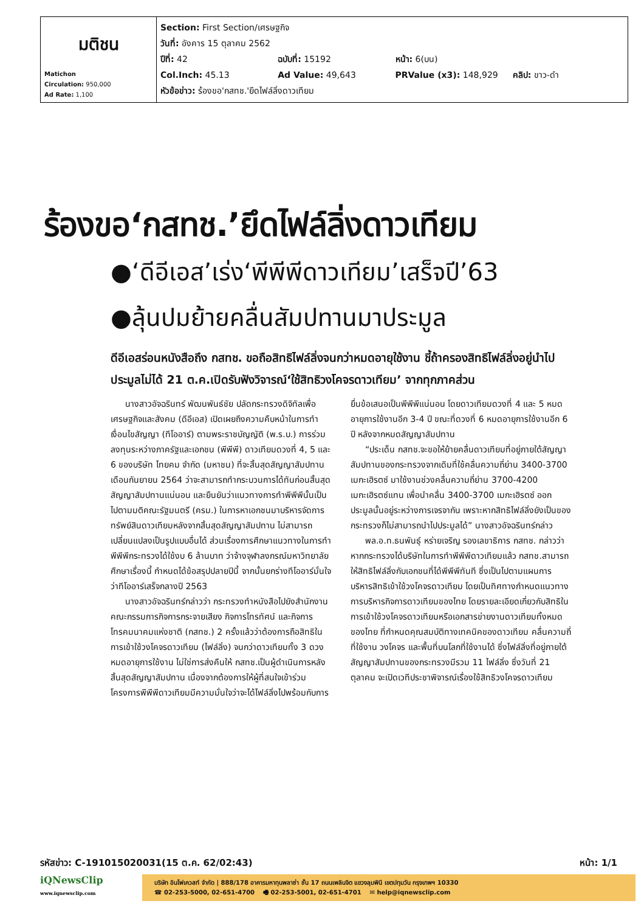| มติชน Matichon Circulation: 950,000 Ad Rate: 1,100 | Section: First Section/เศรษฐกิจ วันที่: อังคาร 15 ตุลาคม 2562 ปีที่: 42 ฉบับที่: 15192 หน้า: 6(บน) Col.Inch: 45.13 Ad Value: 49,643 PRValue (x3): 148,929 คลิป: ขาว-ดำ หัวข้อข่าว: ร้องขอ'กสทช.'ยึดไฟล์ลิ่งดาวเทียม |
ร้องขอ‘กสทช.’ยึดไฟล์ลิ่งดาวเทียม
●‘ดีอีเอส’เร่ง‘พีพีพีดาวเทียม’เสร็จปี’63
●ลุ้นปมย้ายคลื่นสัมปทานมาประมูล
ดีอีเอสร่อนหนังสือถึง กสทช. ขอถือสิทธิไฟล์ลิ่งจนกว่าหมดอายุใช้งาน ชี้ถ้าครองสิทธิไฟล์ลิ่งอยู่นำไปประมูลไม่ได้ 21 ต.ค.เปิดรับฟังวิจารณ์‘ใช้สิทธิวงโคจรดาวเทียม’ จากทุกภาคส่วน
นางสาวอัจฉรินทร์ พัฒนพันธ์ชัย ปลัดกระทรวงดิจิทัลเพื่อเศรษฐกิจและสังคม (ดีอีเอส) เปิดเผยถึงความคืบหน้าในการทำเงื่อนไขสัญญา (ทีโออาร์) ตามพระราชบัญญัติ (พ.ร.บ.) การร่วมลงทุนระหว่างภาครัฐและเอกชน (พีพีพี) ดาวเทียมดวงที่ 4, 5 และ 6 ของบริษัท ไทยคม จำกัด (มหาชน) ที่จะสิ้นสุดสัญญาสัมปทานเดือนกันยายน 2564 ว่าจะสามารถทำกระบวนการได้ทันก่อนสิ้นสุดสัญญาสัมปทานแน่นอน และยืนยันว่าแนวทางการทำพีพีพีนั้นเป็นไปตามมติคณะรัฐมนตรี (ครม.) ในการหาเอกชนมาบริหารจัดการทรัพย์สินดาวเทียมหลังจากสิ้นสุดสัญญาสัมปทาน ไม่สามารถเปลี่ยนแปลงเป็นรูปแบบอื่นได้ ส่วนเรื่องการศึกษาแนวทางในการทำพีพีพีกระทรวงได้ใช้งบ 6 ล้านบาท ว่าจ้างจุฬาลงกรณ์มหาวิทยาลัยศึกษาเรื่องนี้ กำหนดได้ข้อสรุปปลายปีนี้ จากนั้นยกร่างทีโออาร์มั่นใจว่าทีโออาร์เสร็จกลางปี 2563
นางสาวอัจฉรินทร์กล่าวว่า กระทรวงทำหนังสือไปยังสำนักงานคณะกรรมการกิจการกระจายเสียง กิจการโทรทัศน์ และกิจการโทรคมนาคมแห่งชาติ (กสทช.) 2 ครั้งแล้วว่าต้องการถือสิทธิในการเข้าใช้วงโคจรดาวเทียม (ไฟล์ลิ่ง) จนกว่าดาวเทียมทั้ง 3 ดวงหมดอายุการใช้งาน ไม่ใช่การส่งคืนให้ กสทช.เป็นผู้ดำเนินการหลังสิ้นสุดสัญญาสัมปทาน เนื่องจากต้องการให้ผู้ที่สนใจเข้าร่วมโครงการพีพีพีดาวเทียมมีความมั่นใจว่าจะได้ไฟล์ลิ่งไปพร้อมกับการยื่นข้อเสนอเป็นพีพีพีแน่นอน โดยดาวเทียมดวงที่ 4 และ 5 หมดอายุการใช้งานอีก 3-4 ปี ขณะที่ดวงที่ 6 หมดอายุการใช้งานอีก 6 ปี หลังจากหมดสัญญาสัมปทาน
“ประเด็น กสทช.จะขอให้ย้ายคลื่นดาวเทียมที่อยู่ภายใต้สัญญาสัมปทานของกระทรวงจากเดิมที่ใช้คลื่นความถี่ย่าน 3400-3700 เมกะเฮิรตซ์ มาใช้งานช่วงคลื่นความถี่ย่าน 3700-4200 เมกะเฮิรตซ์แทน เพื่อนำคลื่น 3400-3700 เมกะเฮิรตซ์ ออกประมูลนั้นอยู่ระหว่างการเจรจากัน เพราะหากสิทธิไฟล์ลิ่งยังเป็นของกระทรวงก็ไม่สามารถนำไปประมูลได้” นางสาวอัจฉรินทร์กล่าว
พล.อ.ท.ธนพันธุ์ หร่ายเจริญ รองเลขาธิการ กสทช. กล่าวว่า หากกระทรวงได้บริษัทในการทำพีพีพีดาวเทียมแล้ว กสทช.สามารถให้สิทธิไฟล์ลิ่งกับเอกชนที่ได้พีพีพีทันที ซึ่งเป็นไปตามแผนการบริหารสิทธิเข้าใช้วงโคจรดาวเทียม โดยเป็นทิศทางกำหนดแนวทางการบริหารกิจการดาวเทียมของไทย โดยรายละเอียดเกี่ยวกับสิทธิในการเข้าใช้วงโคจรดาวเทียมหรือเอกสารข่ายงานดาวเทียมทั้งหมดของไทย ที่กำหนดคุณสมบัติทางเทคนิคของดาวเทียม คลื่นความถี่ที่ใช้งาน วงโคจร และพื้นที่บนโลกที่ใช้งานได้ ซึ่งไฟล์ลิ่งที่อยู่ภายใต้สัญญาสัมปทานของกระทรวงมีรวม 11 ไฟล์ลิ่ง ซึ่งวันที่ 21 ตุลาคม จะเปิดเวทีประชาพิจารณ์เรื่องใช้สิทธิวงโคจรดาวเทียม
รหัสข่าว: C-191015020031(15 ต.ค. 62/02:43) หน้า: 1/1
iQNewsClip
www.iqnewsclip.com
บริษัท อินโฟเควสท์ จำกัด | 888/178 อาคารมหาทุนพลาซ่า ชั้น 17 ถนนเพลินจิต แขวงลุมพินี เขตปทุมวัน กรุงเทพฯ 10330
☎ 02-253-5000, 02-651-4700 🖷 02-253-5001, 02-651-4701 ✉ help@iqnewsclip.com